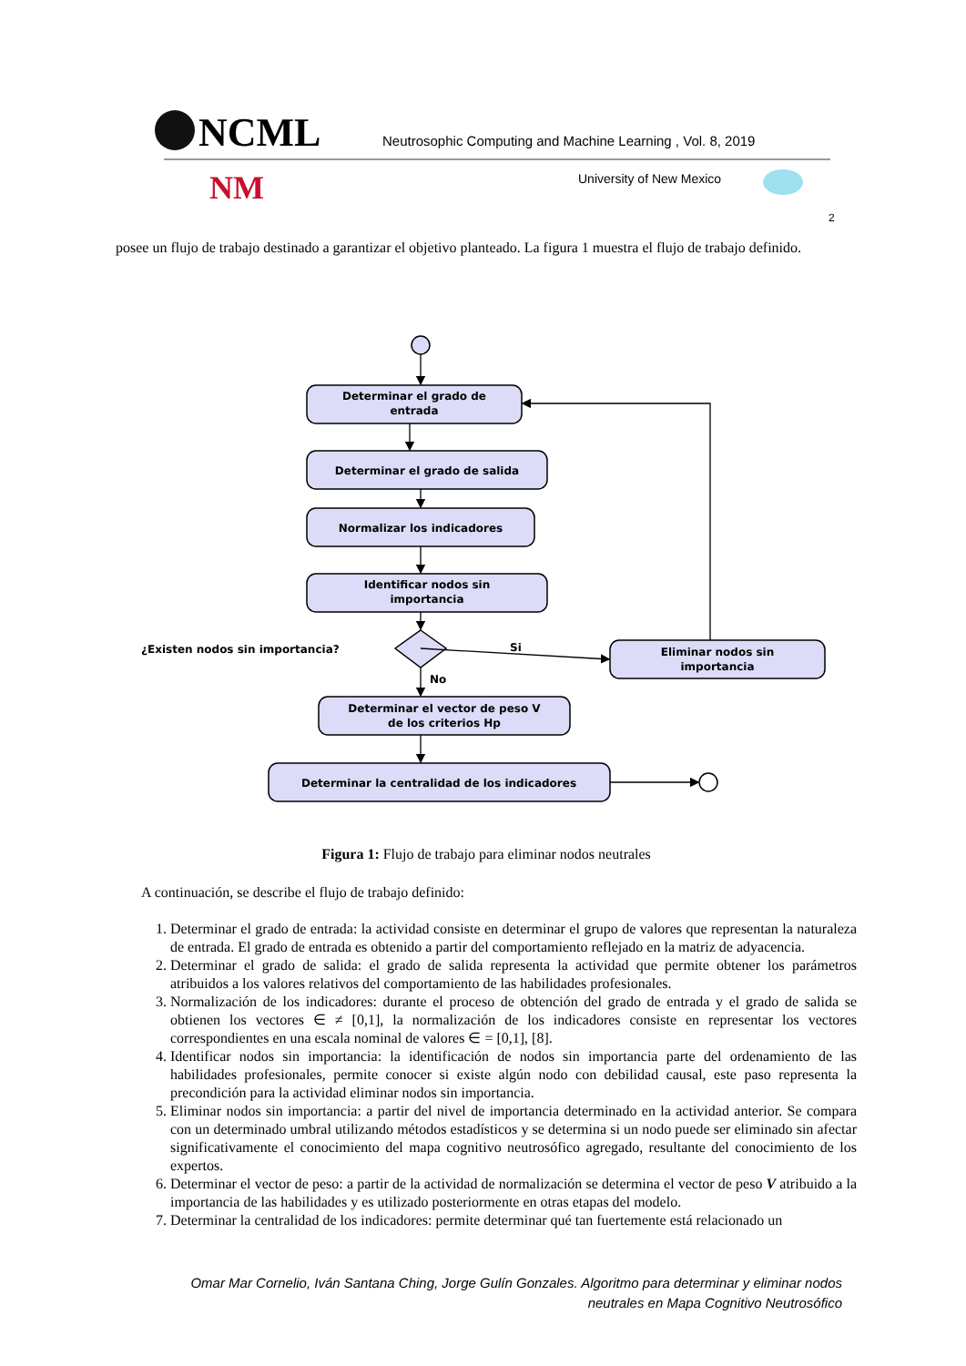NCML
Neutrosophic Computing and Machine Learning , Vol. 8, 2019
NM
University of New Mexico
2
posee un flujo de trabajo destinado a garantizar el objetivo planteado. La figura 1 muestra el flujo de trabajo definido.
Determinar el grado de
entrada
Determinar el grado de salida
Normalizar los indicadores
Identificar nodos sin
importancia
¿Existen nodos sin importancia?
Si
No
Eliminar nodos sin
importancia
Determinar el vector de peso V
de los criterios Hp
Determinar la centralidad de los indicadores
Figura 1: Flujo de trabajo para eliminar nodos neutrales
A continuación, se describe el flujo de trabajo definido:
1. Determinar el grado de entrada: la actividad consiste en determinar el grupo de valores que representan la naturaleza de entrada. El grado de entrada es obtenido a partir del comportamiento reflejado en la matriz de adyacencia.
2. Determinar el grado de salida: el grado de salida representa la actividad que permite obtener los parámetros atribuidos a los valores relativos del comportamiento de las habilidades profesionales.
3. Normalización de los indicadores: durante el proceso de obtención del grado de entrada y el grado de salida se obtienen los vectores ∈ ≠ [0,1], la normalización de los indicadores consiste en representar los vectores correspondientes en una escala nominal de valores ∈ = [0,1], [8].
4. Identificar nodos sin importancia: la identificación de nodos sin importancia parte del ordenamiento de las habilidades profesionales, permite conocer si existe algún nodo con debilidad causal, este paso representa la precondición para la actividad eliminar nodos sin importancia.
5. Eliminar nodos sin importancia: a partir del nivel de importancia determinado en la actividad anterior. Se compara con un determinado umbral utilizando métodos estadísticos y se determina si un nodo puede ser eliminado sin afectar significativamente el conocimiento del mapa cognitivo neutrosófico agregado, resultante del conocimiento de los expertos.
6. Determinar el vector de peso: a partir de la actividad de normalización se determina el vector de peso V atribuido a la importancia de las habilidades y es utilizado posteriormente en otras etapas del modelo.
7. Determinar la centralidad de los indicadores: permite determinar qué tan fuertemente está relacionado un
Omar Mar Cornelio, Iván Santana Ching, Jorge Gulín Gonzales. Algoritmo para determinar y eliminar nodos neutrales en Mapa Cognitivo Neutrosófico